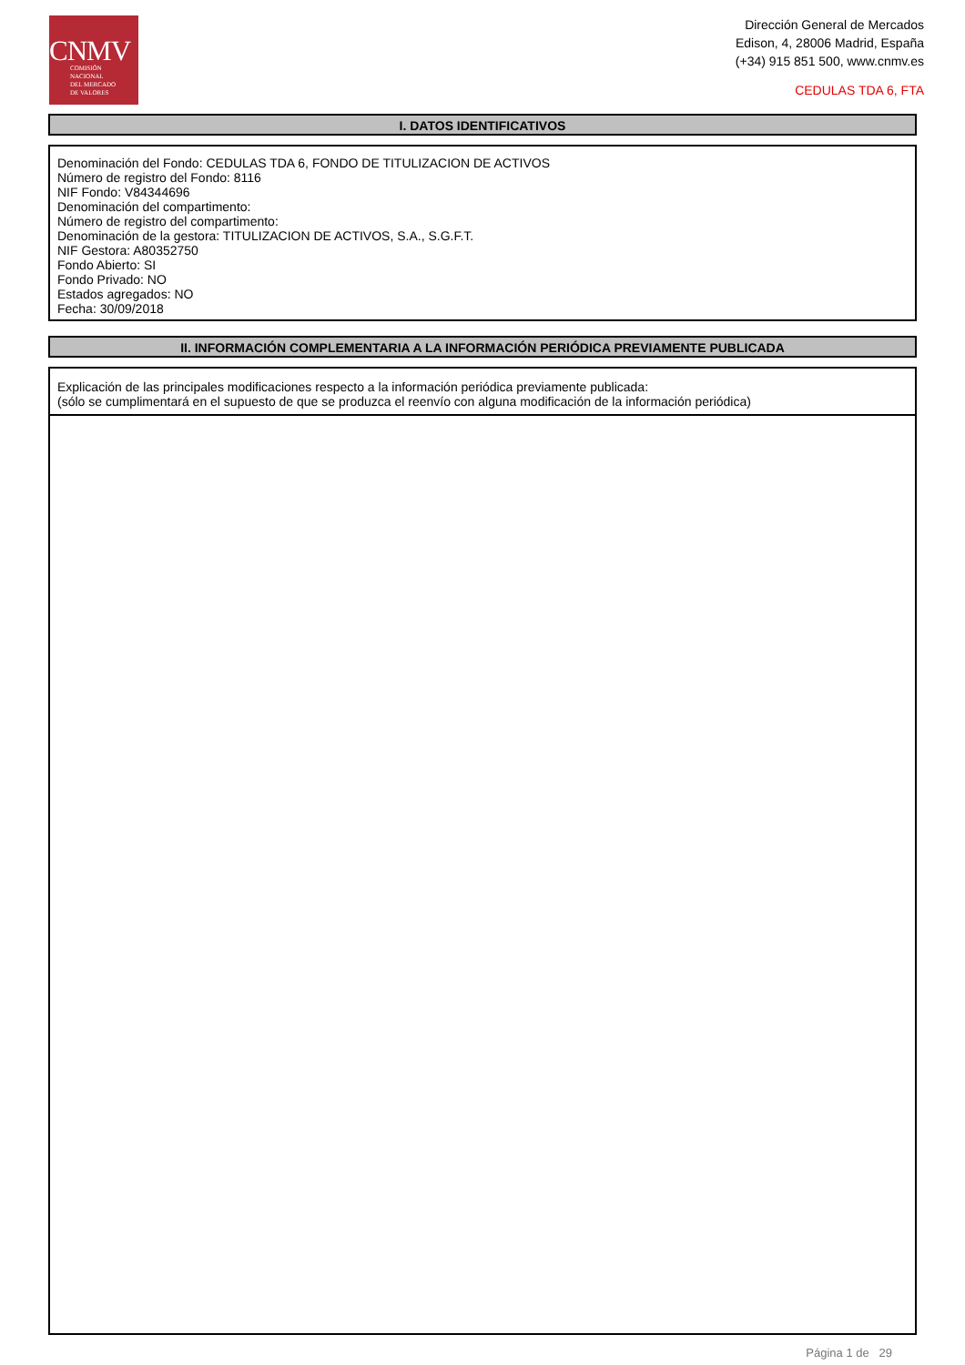CNMV
COMISIÓN
NACIONAL
DEL MERCADO
DE VALORES
Dirección General de Mercados
Edison, 4, 28006 Madrid, España
(+34) 915 851 500, www.cnmv.es
CEDULAS TDA 6, FTA
I. DATOS IDENTIFICATIVOS
Denominación del Fondo: CEDULAS TDA 6, FONDO DE TITULIZACION DE ACTIVOS
Número de registro del Fondo: 8116
NIF Fondo: V84344696
Denominación del compartimento:
Número de registro del compartimento:
Denominación de la gestora: TITULIZACION DE ACTIVOS, S.A., S.G.F.T.
NIF Gestora: A80352750
Fondo Abierto: SI
Fondo Privado: NO
Estados agregados: NO
Fecha: 30/09/2018
II. INFORMACIÓN COMPLEMENTARIA A LA INFORMACIÓN PERIÓDICA PREVIAMENTE PUBLICADA
Explicación de las principales modificaciones respecto a la información periódica previamente publicada:
(sólo se cumplimentará en el supuesto de que se produzca el reenvío con alguna modificación de la información periódica)
Página 1 de 29